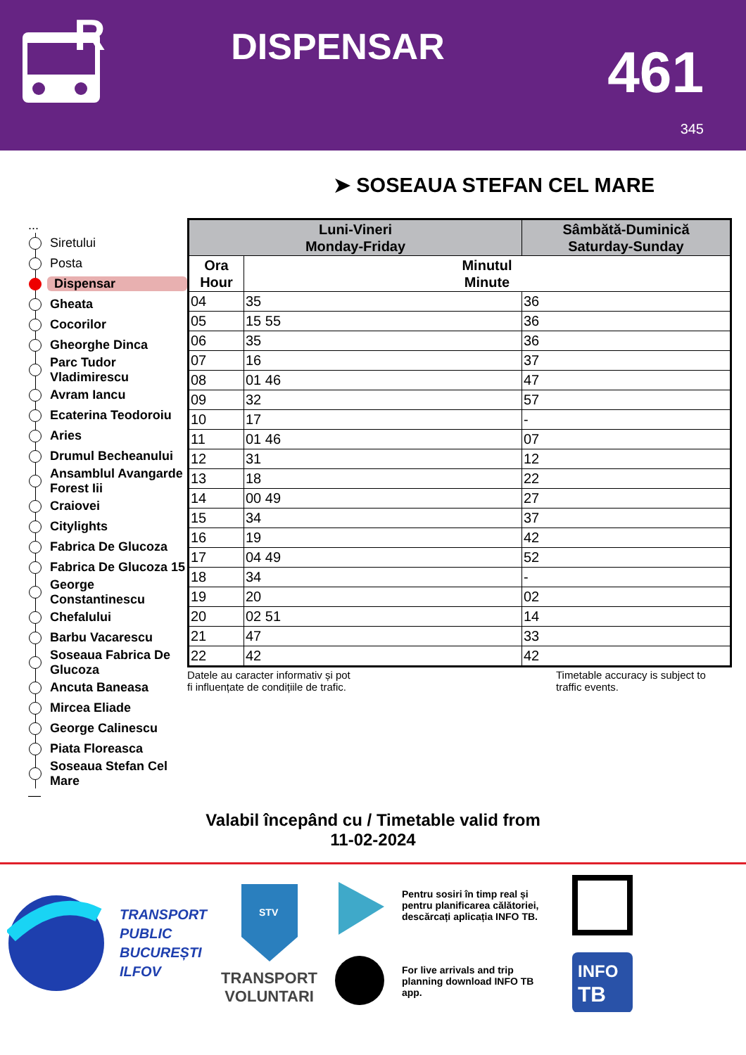R
DISPENSAR
461
345
➤ SOSEAUA STEFAN CEL MARE
...
Siretului
Posta
Dispensar
Gheata
Cocorilor
Gheorghe Dinca
Parc Tudor Vladimirescu
Avram Iancu
Ecaterina Teodoroiu
Aries
Drumul Becheanului
Ansamblul Avangarde Forest Iii
Craiovei
Citylights
Fabrica De Glucoza
Fabrica De Glucoza 15
George Constantinescu
Chefalului
Barbu Vacarescu
Soseaua Fabrica De Glucoza
Ancuta Baneasa
Mircea Eliade
George Calinescu
Piata Floreasca
Soseaua Stefan Cel Mare
—
| Luni-Vineri Monday-Friday | | Sâmbătă-Duminică Saturday-Sunday |
| --- | --- | --- |
| Ora Hour | Minutul Minute | |
| 04 | 35 | 36 |
| 05 | 15 55 | 36 |
| 06 | 35 | 36 |
| 07 | 16 | 37 |
| 08 | 01 46 | 47 |
| 09 | 32 | 57 |
| 10 | 17 | - |
| 11 | 01 46 | 07 |
| 12 | 31 | 12 |
| 13 | 18 | 22 |
| 14 | 00 49 | 27 |
| 15 | 34 | 37 |
| 16 | 19 | 42 |
| 17 | 04 49 | 52 |
| 18 | 34 | - |
| 19 | 20 | 02 |
| 20 | 02 51 | 14 |
| 21 | 47 | 33 |
| 22 | 42 | 42 |
Datele au caracter informativ și pot
fi influențate de condițiile de trafic.
Timetable accuracy is subject to traffic events.
Valabil începând cu / Timetable valid from
11-02-2024
TRANSPORT
PUBLIC
BUCUREȘTI
ILFOV
STV
TRANSPORT
VOLUNTARI
Pentru sosiri în timp real și pentru planificarea călătoriei, descărcați aplicația INFO TB.
For live arrivals and trip planning download INFO TB app.
INFO
TB